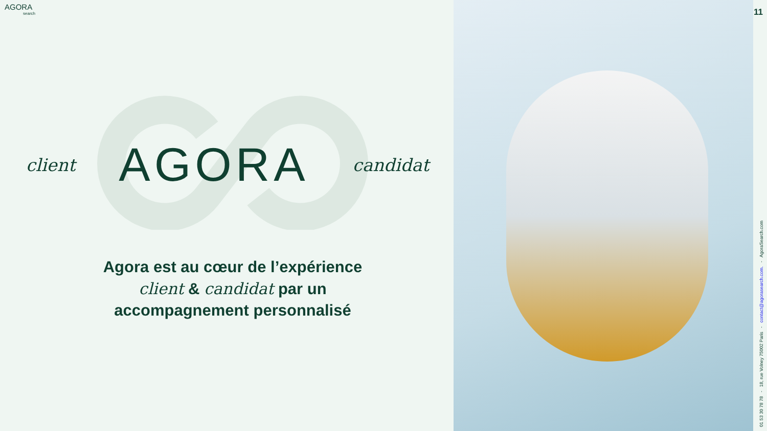AGORA
search
client AGORA candidat
Agora est au cœur de l’expérience client & candidat par un accompagnement personnalisé
11
01 53 30 78 78 - 18, rue Volney 75002 Paris - contact@agorasearch.com. - AgoraSearch.com